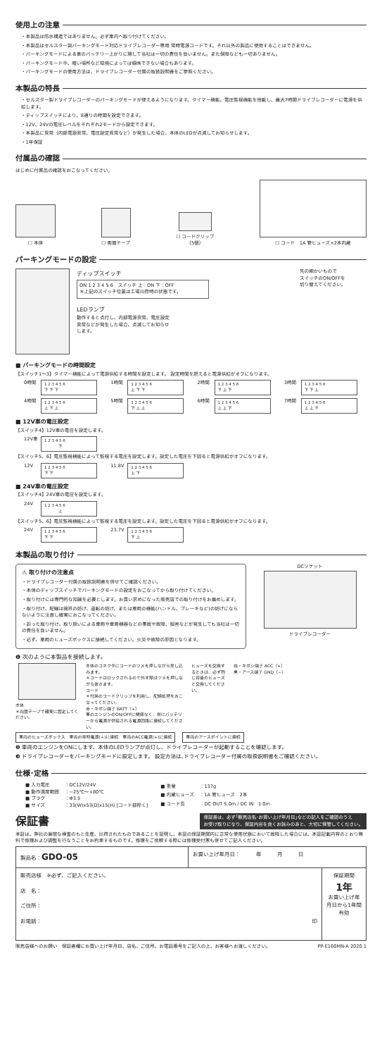使用上の注意
・本製品は防水構造ではありません。必ず車内へ取り付けてください。
・本製品はセルスター製パーキングモード対応ドライブレコーダー専用 常時電源コードです。それ以外の製品に使用することはできません。
・パーキングモードによる車のバッテリー上がりに関して当社は一切の責任を負いません。また保障なども一切ありません。
・パーキングモード中、暗い場所など環境によっては録画できない場合もあります。
・パーキングモードの使用方法は、ドライブレコーダー付属の取扱説明書をご参照ください。
本製品の特長
・セルスター製ドライブレコーダーのパーキングモードが使えるようになります。タイマー機能、電圧監視機能を搭載し、最大7時間ドライブレコーダーに電源を供給します。
・ディップスイッチにより、8通りの時間を設定できます。
・12V、24Vの電圧レベルをそれぞれ2モードから設定できます。
・本製品に異常（内部電源異常、電圧設定異常など）が発生した場合、本体のLEDが点滅してお知らせします。
・1年保証
付属品の確認
はじめに付属品の確認をおこなってください。
☐ 本体
☐ 両面テープ
☐ コードクリップ
（5個）
☐ コード　1A 管ヒューズ×2本内蔵
パーキングモードの設定
ディップスイッチ
ON 1 2 3 4 5 6　スイッチ 上：ON 下：OFF
＊上記のスイッチ位置は工場出荷時の状態です。
LEDランプ
動作すると点灯し、内部電源異常、電圧設定
異常などが発生した場合、点滅してお知らせ
します。
先の細かいもので
スイッチのON/OFFを
切り替えてください。
■ パーキングモードの時間設定
【スイッチ1～3】タイマー機能によって電源供給する時間を設定します。 設定時間を超えると電源供給がオフになります。
0時間
1 2 3 4 5 6
下 下 下
1時間
1 2 3 4 5 6
上 下 下
2時間
1 2 3 4 5 6
下 上 下
3時間
1 2 3 4 5 6
下 下 上
4時間
1 2 3 4 5 6
上 下 上
5時間
1 2 3 4 5 6
下 上 上
6時間
1 2 3 4 5 6
上 上 下
7時間
1 2 3 4 5 6
上 上 下
■ 12V車の電圧設定
【スイッチ4】12V車の電圧を設定します。
12V車
1 2 3 4 5 6
　 　 　下
【スイッチ5、6】電圧監視機能によって監視する電圧を設定します。設定した電圧を下回ると電源供給がオフになります。
12V
1 2 3 4 5 6
下 下
11.8V
1 2 3 4 5 6
上 下
■ 24V車の電圧設定
【スイッチ4】24V車の電圧を設定します。
24V
1 2 3 4 5 6
　 　 　上
【スイッチ5、6】電圧監視機能によって監視する電圧を設定します。設定した電圧を下回ると電源供給がオフになります。
24V
1 2 3 4 5 6
下 下
23.7V
1 2 3 4 5 6
下 上
本製品の取り付け
⚠ 取り付けの注意点
・ドライブレコーダー付属の取扱説明書を併せてご確認ください。
・本体のディップスイッチでパーキングモードの設定をおこなってから取り付けてください。
・取り付けには専門的な知識を必要とします。お買い求めになった販売店での取り付けをお薦めします。
・取り付け、配線は視界の妨げ、運転の妨げ、または車両の機能(ハンドル、ブレーキなど)の妨げにならないように注意し確実におこなってください。
・誤った取り付け、取り扱いによる車両や車両機器などの事故や故障、損害などが発生しても当社は一切の責任を負いません。
・必ず、車両のヒューズボックスに接続してください。火災や故障の原因となります。
DCソケット
ドライブレコーダー
❶ 次のように本製品を接続します。
本体
＊両面テープで確実に固定してください。
本体のコネクタにコードのツメを押しながら差し込みます。
＊コードはロックされるので外す際はツメを押しながら抜きます。
コード
＊付属のコードクリップを利用し、配線処理をおこなってください。
赤・キボシ端子 BATT（+）
車のエンジンのON/OFFに関係なく、常にバッテリーから電源が供給される電源回路に接続してください。
ヒューズを交換するときは、必ず同じ容量のヒューズと交換してください。
白・キボシ端子 ACC（+）
黒・アース端子 GND（−）
車両のヒューズボックス　車両の常時電源(+)に接続　車両のACC電源(+)に接続
車両のアースポイントに接続
❷ 車両のエンジンをONにします。本体のLEDランプが点灯し、ドライブレコーダーが起動することを確認します。
❸ ドライブレコーダーをパーキングモードに設定します。 設定方法は､ドライブレコーダー付属の取扱説明書をご確認ください。
仕様･定格
| ■ 入力電圧 | ：DC12V/24V |
| ■ 動作温度範囲 | ：−25℃～+80℃ |
| ■ プラグ | ：Φ3.5 |
| ■ サイズ | ：33(W)x53(D)x15(H) [コード部除く] |
| ■ 重量 | ：137g |
| ■ 内蔵ヒューズ | ：1A 管ヒューズ 2本 |
| ■ コード長 | ：DC OUT 5.0m / DC IN 1.0m |
保証書 保証書は、必ず｢販売店名･お買い上げ年月日｣などの記入をご確認のうえ
お受け取りになり、保証内容を良くお読みのあと、大切に保管してください。
本証は、弊社の厳密な検査のもと生産、出荷されたものであることを証明し、本証の保証期間内に正常な使用状態において故障した場合には、本証記載内容のとおり無料で修理および調整を行なうことをお約束するものです。修理をご依頼する際には修理受付票も併せてご記入ください。
| 製品名： GDO-05 | お買い上げ年月日： 年 月 日 | |
| 販売店様 ※必ず、ご記入ください。 店 名： ご住所： お電話： 印 | | 保証期間 1年 お買い上げ年月日から1年間有効 |
販売店様へのお願い　保証書欄にお買い上げ年月日、店名、ご住所、お電話番号をご記入の上、お客様へお渡しください。 PP-E160MN-A 2020.1